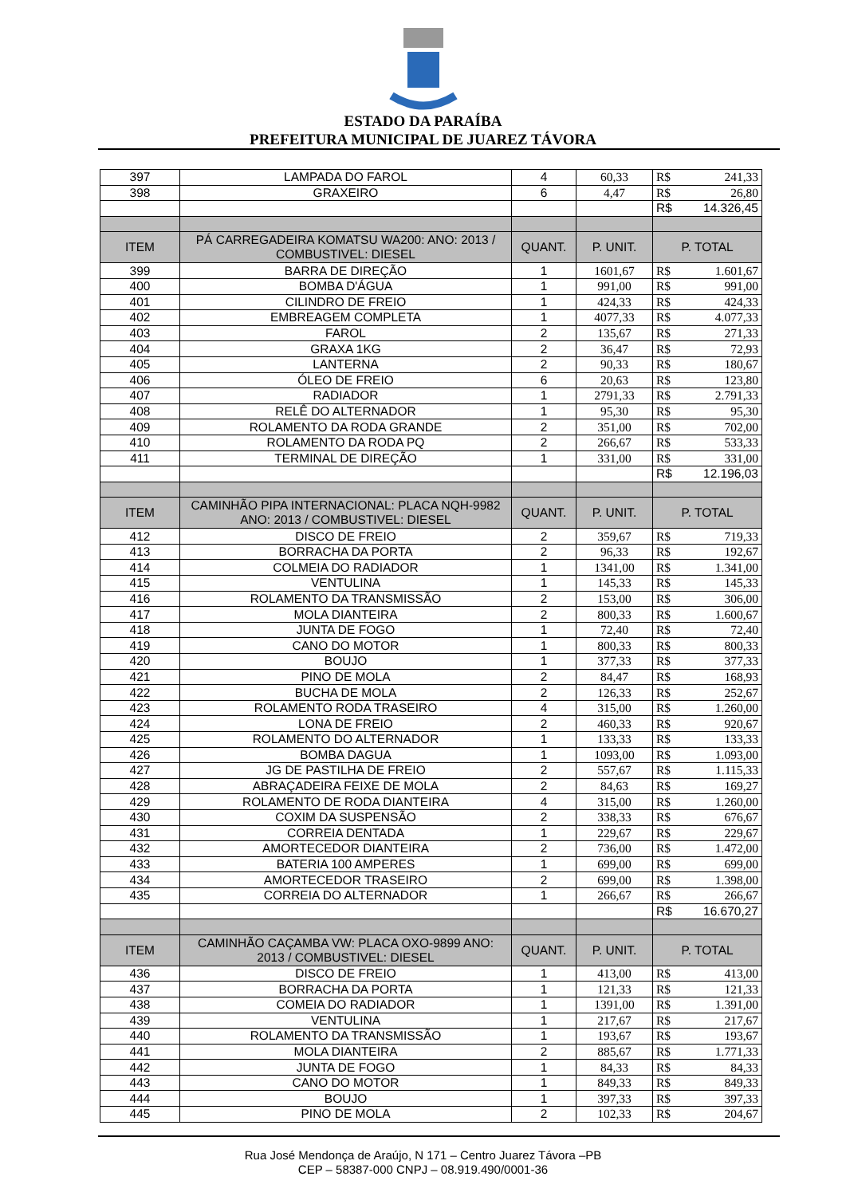ESTADO DA PARAÍBA
PREFEITURA MUNICIPAL DE JUAREZ TÁVORA
| 397 | LAMPADA DO FAROL | 4 | 60,33 | R$ | 241,33 |
| 398 | GRAXEIRO | 6 | 4,47 | R$ | 26,80 |
| | | | | R$ | 14.326,45 |
| ITEM | PÁ CARREGADEIRA KOMATSU WA200: ANO: 2013 / COMBUSTIVEL: DIESEL | QUANT. | P. UNIT. | P. TOTAL | |
| 399 | BARRA DE DIREÇÃO | 1 | 1601,67 | R$ | 1.601,67 |
| 400 | BOMBA D'ÁGUA | 1 | 991,00 | R$ | 991,00 |
| 401 | CILINDRO DE FREIO | 1 | 424,33 | R$ | 424,33 |
| 402 | EMBREAGEM COMPLETA | 1 | 4077,33 | R$ | 4.077,33 |
| 403 | FAROL | 2 | 135,67 | R$ | 271,33 |
| 404 | GRAXA 1KG | 2 | 36,47 | R$ | 72,93 |
| 405 | LANTERNA | 2 | 90,33 | R$ | 180,67 |
| 406 | ÓLEO DE FREIO | 6 | 20,63 | R$ | 123,80 |
| 407 | RADIADOR | 1 | 2791,33 | R$ | 2.791,33 |
| 408 | RELÊ DO ALTERNADOR | 1 | 95,30 | R$ | 95,30 |
| 409 | ROLAMENTO DA RODA GRANDE | 2 | 351,00 | R$ | 702,00 |
| 410 | ROLAMENTO DA RODA PQ | 2 | 266,67 | R$ | 533,33 |
| 411 | TERMINAL DE DIREÇÃO | 1 | 331,00 | R$ | 331,00 |
| | | | | R$ | 12.196,03 |
| ITEM | CAMINHÃO PIPA INTERNACIONAL: PLACA NQH-9982 ANO: 2013 / COMBUSTIVEL: DIESEL | QUANT. | P. UNIT. | P. TOTAL | |
| 412 | DISCO DE FREIO | 2 | 359,67 | R$ | 719,33 |
| 413 | BORRACHA DA PORTA | 2 | 96,33 | R$ | 192,67 |
| 414 | COLMEIA DO RADIADOR | 1 | 1341,00 | R$ | 1.341,00 |
| 415 | VENTULINA | 1 | 145,33 | R$ | 145,33 |
| 416 | ROLAMENTO DA TRANSMISSÃO | 2 | 153,00 | R$ | 306,00 |
| 417 | MOLA DIANTEIRA | 2 | 800,33 | R$ | 1.600,67 |
| 418 | JUNTA DE FOGO | 1 | 72,40 | R$ | 72,40 |
| 419 | CANO DO MOTOR | 1 | 800,33 | R$ | 800,33 |
| 420 | BOUJO | 1 | 377,33 | R$ | 377,33 |
| 421 | PINO DE MOLA | 2 | 84,47 | R$ | 168,93 |
| 422 | BUCHA DE MOLA | 2 | 126,33 | R$ | 252,67 |
| 423 | ROLAMENTO RODA TRASEIRO | 4 | 315,00 | R$ | 1.260,00 |
| 424 | LONA DE FREIO | 2 | 460,33 | R$ | 920,67 |
| 425 | ROLAMENTO DO ALTERNADOR | 1 | 133,33 | R$ | 133,33 |
| 426 | BOMBA DAGUA | 1 | 1093,00 | R$ | 1.093,00 |
| 427 | JG DE PASTILHA DE FREIO | 2 | 557,67 | R$ | 1.115,33 |
| 428 | ABRAÇADEIRA FEIXE DE MOLA | 2 | 84,63 | R$ | 169,27 |
| 429 | ROLAMENTO DE RODA DIANTEIRA | 4 | 315,00 | R$ | 1.260,00 |
| 430 | COXIM DA SUSPENSÃO | 2 | 338,33 | R$ | 676,67 |
| 431 | CORREIA DENTADA | 1 | 229,67 | R$ | 229,67 |
| 432 | AMORTECEDOR DIANTEIRA | 2 | 736,00 | R$ | 1.472,00 |
| 433 | BATERIA 100 AMPERES | 1 | 699,00 | R$ | 699,00 |
| 434 | AMORTECEDOR TRASEIRO | 2 | 699,00 | R$ | 1.398,00 |
| 435 | CORREIA DO ALTERNADOR | 1 | 266,67 | R$ | 266,67 |
| | | | | R$ | 16.670,27 |
| ITEM | CAMINHÃO CAÇAMBA VW: PLACA OXO-9899 ANO: 2013 / COMBUSTIVEL: DIESEL | QUANT. | P. UNIT. | P. TOTAL | |
| 436 | DISCO DE FREIO | 1 | 413,00 | R$ | 413,00 |
| 437 | BORRACHA DA PORTA | 1 | 121,33 | R$ | 121,33 |
| 438 | COMEIA DO RADIADOR | 1 | 1391,00 | R$ | 1.391,00 |
| 439 | VENTULINA | 1 | 217,67 | R$ | 217,67 |
| 440 | ROLAMENTO DA TRANSMISSÃO | 1 | 193,67 | R$ | 193,67 |
| 441 | MOLA DIANTEIRA | 2 | 885,67 | R$ | 1.771,33 |
| 442 | JUNTA DE FOGO | 1 | 84,33 | R$ | 84,33 |
| 443 | CANO DO MOTOR | 1 | 849,33 | R$ | 849,33 |
| 444 | BOUJO | 1 | 397,33 | R$ | 397,33 |
| 445 | PINO DE MOLA | 2 | 102,33 | R$ | 204,67 |
Rua José Mendonça de Araújo, N 171 – Centro Juarez Távora –PB
CEP – 58387-000 CNPJ – 08.919.490/0001-36